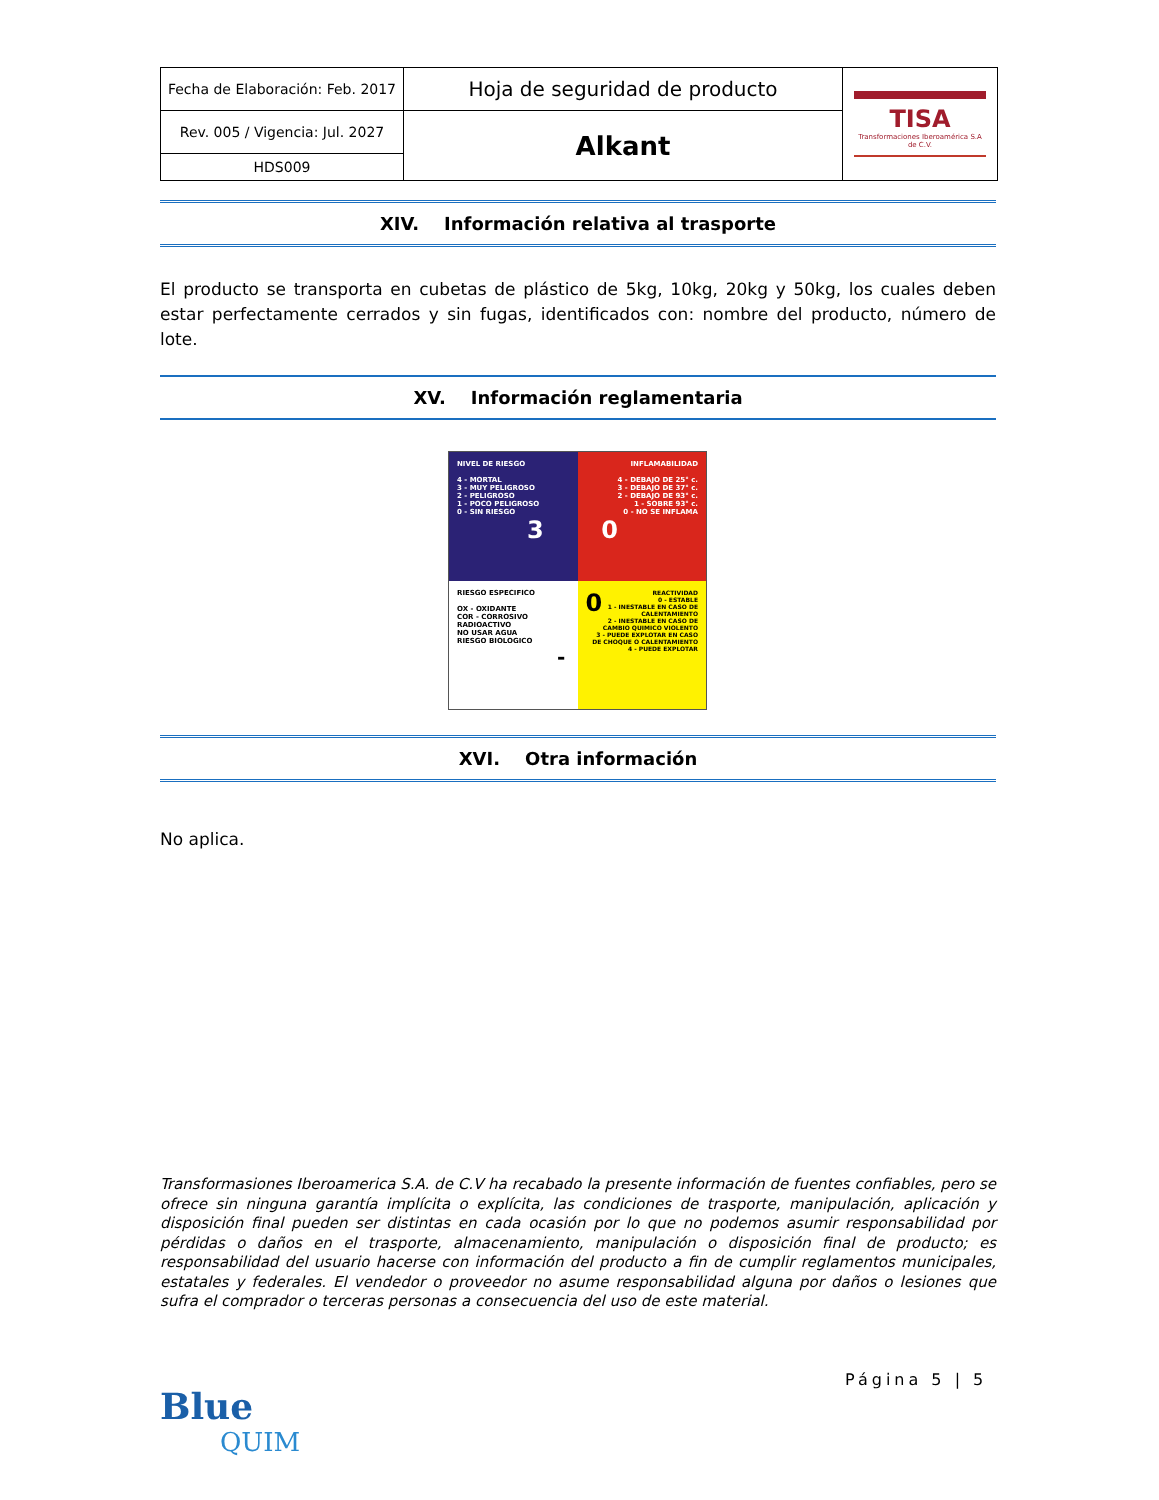| Fecha de Elaboración: Feb. 2017 | Hoja de seguridad de producto | TISA Transformaciones Iberoamérica S.A de C.V. |
| Rev. 005 / Vigencia: Jul. 2027 | Alkant | |
| HDS009 | | |
XIV. Información relativa al trasporte
El producto se transporta en cubetas de plástico de 5kg, 10kg, 20kg y 50kg, los cuales deben estar perfectamente cerrados y sin fugas, identificados con: nombre del producto, número de lote.
XV. Información reglamentaria
NIVEL DE RIESGO
4 - MORTAL
3 - MUY PELIGROSO
2 - PELIGROSO
1 - POCO PELIGROSO
0 - SIN RIESGO
3
INFLAMABILIDAD
4 - DEBAJO DE 25° c.
3 - DEBAJO DE 37° c.
2 - DEBAJO DE 93° c.
1 - SOBRE 93° c.
0 - NO SE INFLAMA
0
RIESGO ESPECIFICO
OX - OXIDANTE
COR - CORROSIVO
RADIOACTIVO
NO USAR AGUA
RIESGO BIOLOGICO
-
0 REACTIVIDAD
0 - ESTABLE
1 - INESTABLE EN CASO DE CALENTAMIENTO
2 - INESTABLE EN CASO DE CAMBIO QUIMICO VIOLENTO
3 - PUEDE EXPLOTAR EN CASO DE CHOQUE O CALENTAMIENTO
4 - PUEDE EXPLOTAR
XVI. Otra información
No aplica.
Transformasiones Iberoamerica S.A. de C.V ha recabado la presente información de fuentes confiables, pero se ofrece sin ninguna garantía implícita o explícita, las condiciones de trasporte, manipulación, aplicación y disposición final pueden ser distintas en cada ocasión por lo que no podemos asumir responsabilidad por pérdidas o daños en el trasporte, almacenamiento, manipulación o disposición final de producto; es responsabilidad del usuario hacerse con información del producto a fin de cumplir reglamentos municipales, estatales y federales. El vendedor o proveedor no asume responsabilidad alguna por daños o lesiones que sufra el comprador o terceras personas a consecuencia del uso de este material.
Blue
QUIM
Página 5 | 5